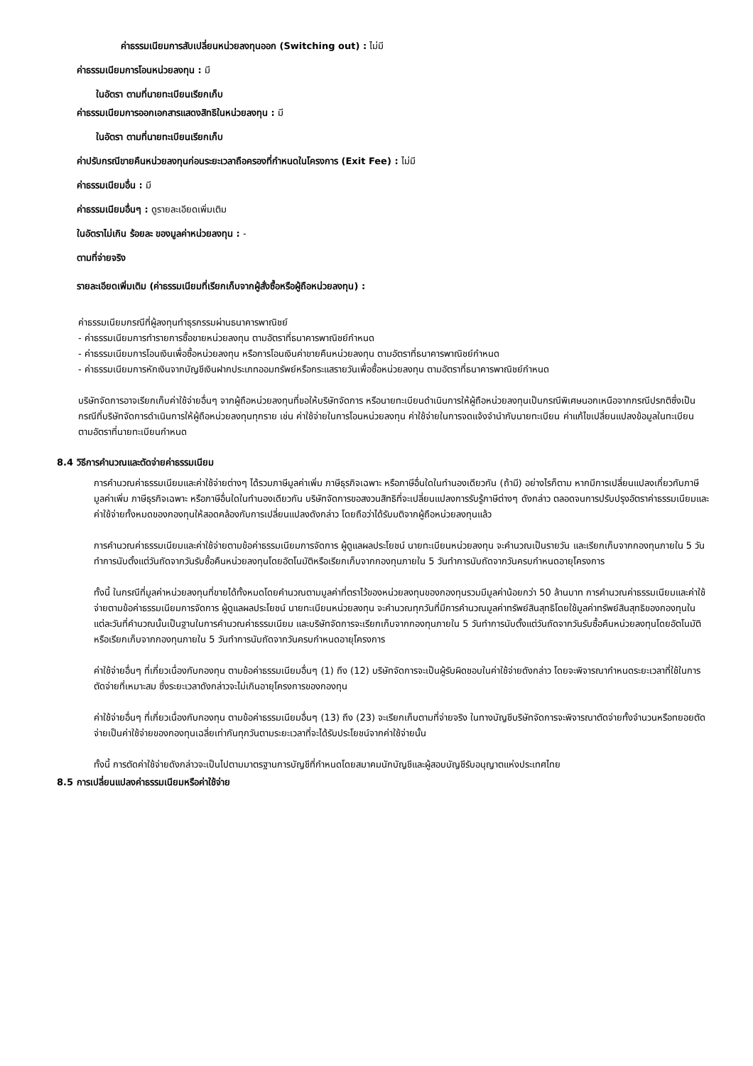ค่าธรรมเนียมการสับเปลี่ยนหน่วยลงทุนออก (Switching out) : ไม่มี
ค่าธรรมเนียมการโอนหน่วยลงทุน : มี
ในอัตรา ตามที่นายทะเบียนเรียกเก็บ
ค่าธรรมเนียมการออกเอกสารแสดงสิทธิในหน่วยลงทุน : มี
ในอัตรา ตามที่นายทะเบียนเรียกเก็บ
ค่าปรับกรณีขายคืนหน่วยลงทุนก่อนระยะเวลาถือครองที่กำหนดในโครงการ (Exit Fee) : ไม่มี
ค่าธรรมเนียมอื่น : มี
ค่าธรรมเนียมอื่นๆ : ดูรายละเอียดเพิ่มเติม
ในอัตราไม่เกิน ร้อยละ ของมูลค่าหน่วยลงทุน : -
ตามที่จ่ายจริง
รายละเอียดเพิ่มเติม (ค่าธรรมเนียมที่เรียกเก็บจากผู้สั่งซื้อหรือผู้ถือหน่วยลงทุน) :
ค่าธรรมเนียมกรณีที่ผู้ลงทุนทำธุรกรรมผ่านธนาคารพาณิชย์
- ค่าธรรมเนียมการทำรายการซื้อขายหน่วยลงทุน ตามอัตราที่ธนาคารพาณิชย์กำหนด
- ค่าธรรมเนียมการโอนเงินเพื่อซื้อหน่วยลงทุน หรือการโอนเงินค่าขายคืนหน่วยลงทุน ตามอัตราที่ธนาคารพาณิชย์กำหนด
- ค่าธรรมเนียมการหักเงินจากบัญชีเงินฝากประเภทออมทรัพย์หรือกระแสรายวันเพื่อซื้อหน่วยลงทุน ตามอัตราที่ธนาคารพาณิชย์กำหนด
บริษัทจัดการอาจเรียกเก็บค่าใช้จ่ายอื่นๆ จากผู้ถือหน่วยลงทุนที่ขอให้บริษัทจัดการ หรือนายทะเบียนดำเนินการให้ผู้ถือหน่วยลงทุนเป็นกรณีพิเศษนอกเหนือจากกรณีปรกติซึ่งเป็นกรณีที่บริษัทจัดการดำเนินการให้ผู้ถือหน่วยลงทุนทุกราย เช่น ค่าใช้จ่ายในการโอนหน่วยลงทุน ค่าใช้จ่ายในการจดแจ้งจำนำกับนายทะเบียน ค่าแก้ไขเปลี่ยนแปลงข้อมูลในทะเบียน ตามอัตราที่นายทะเบียนกำหนด
8.4 วิธีการคำนวณและตัดจ่ายค่าธรรมเนียม
การคำนวณค่าธรรมเนียมและค่าใช้จ่ายต่างๆ ได้รวมภาษีมูลค่าเพิ่ม ภาษีธุรกิจเฉพาะ หรือภาษีอื่นใดในทำนองเดียวกัน (ถ้ามี) อย่างไรก็ตาม หากมีการเปลี่ยนแปลงเกี่ยวกับภาษีมูลค่าเพิ่ม ภาษีธุรกิจเฉพาะ หรือภาษีอื่นใดในทำนองเดียวกัน บริษัทจัดการขอสงวนสิทธิที่จะเปลี่ยนแปลงการรับรู้ภาษีต่างๆ ดังกล่าว ตลอดจนการปรับปรุงอัตราค่าธรรมเนียมและค่าใช้จ่ายทั้งหมดของกองทุนให้สอดคล้องกับการเปลี่ยนแปลงดังกล่าว โดยถือว่าได้รับมติจากผู้ถือหน่วยลงทุนแล้ว
การคำนวณค่าธรรมเนียมและค่าใช้จ่ายตามข้อค่าธรรมเนียมการจัดการ ผู้ดูแลผลประโยชน์ นายทะเบียนหน่วยลงทุน จะคำนวณเป็นรายวัน และเรียกเก็บจากกองทุนภายใน 5 วันทำการนับตั้งแต่วันถัดจากวันรับซื้อคืนหน่วยลงทุนโดยอัตโนมัติหรือเรียกเก็บจากกองทุนภายใน 5 วันทำการนับถัดจากวันครบกำหนดอายุโครงการ
ทั้งนี้ ในกรณีที่มูลค่าหน่วยลงทุนที่ขายได้ทั้งหมดโดยคำนวณตามมูลค่าที่ตราไว้ของหน่วยลงทุนของกองทุนรวมมีมูลค่าน้อยกว่า 50 ล้านบาท การคำนวณค่าธรรมเนียมและค่าใช้จ่ายตามข้อค่าธรรมเนียมการจัดการ ผู้ดูแลผลประโยชน์ นายทะเบียนหน่วยลงทุน จะคำนวณทุกวันที่มีการคำนวณมูลค่าทรัพย์สินสุทธิโดยใช้มูลค่าทรัพย์สินสุทธิของกองทุนในแต่ละวันที่คำนวณนั้นเป็นฐานในการคำนวณค่าธรรมเนียม และบริษัทจัดการจะเรียกเก็บจากกองทุนภายใน 5 วันทำการนับตั้งแต่วันถัดจากวันรับซื้อคืนหน่วยลงทุนโดยอัตโนมัติหรือเรียกเก็บจากกองทุนภายใน 5 วันทำการนับถัดจากวันครบกำหนดอายุโครงการ
ค่าใช้จ่ายอื่นๆ ที่เกี่ยวเนื่องกับกองทุน ตามข้อค่าธรรมเนียมอื่นๆ (1) ถึง (12) บริษัทจัดการจะเป็นผู้รับผิดชอบในค่าใช้จ่ายดังกล่าว โดยจะพิจารณากำหนดระยะเวลาที่ใช้ในการตัดจ่ายที่เหมาะสม ซึ่งระยะเวลาดังกล่าวจะไม่เกินอายุโครงการของกองทุน
ค่าใช้จ่ายอื่นๆ ที่เกี่ยวเนื่องกับกองทุน ตามข้อค่าธรรมเนียมอื่นๆ (13) ถึง (23) จะเรียกเก็บตามที่จ่ายจริง ในทางบัญชีบริษัทจัดการจะพิจารณาตัดจ่ายทั้งจำนวนหรือทยอยตัดจ่ายเป็นค่าใช้จ่ายของกองทุนเฉลี่ยเท่ากันทุกวันตามระยะเวลาที่จะได้รับประโยชน์จากค่าใช้จ่ายนั้น
ทั้งนี้ การตัดค่าใช้จ่ายดังกล่าวจะเป็นไปตามมาตรฐานการบัญชีที่กำหนดโดยสมาคมนักบัญชีและผู้สอบบัญชีรับอนุญาตแห่งประเทศไทย
8.5 การเปลี่ยนแปลงค่าธรรมเนียมหรือค่าใช้จ่าย